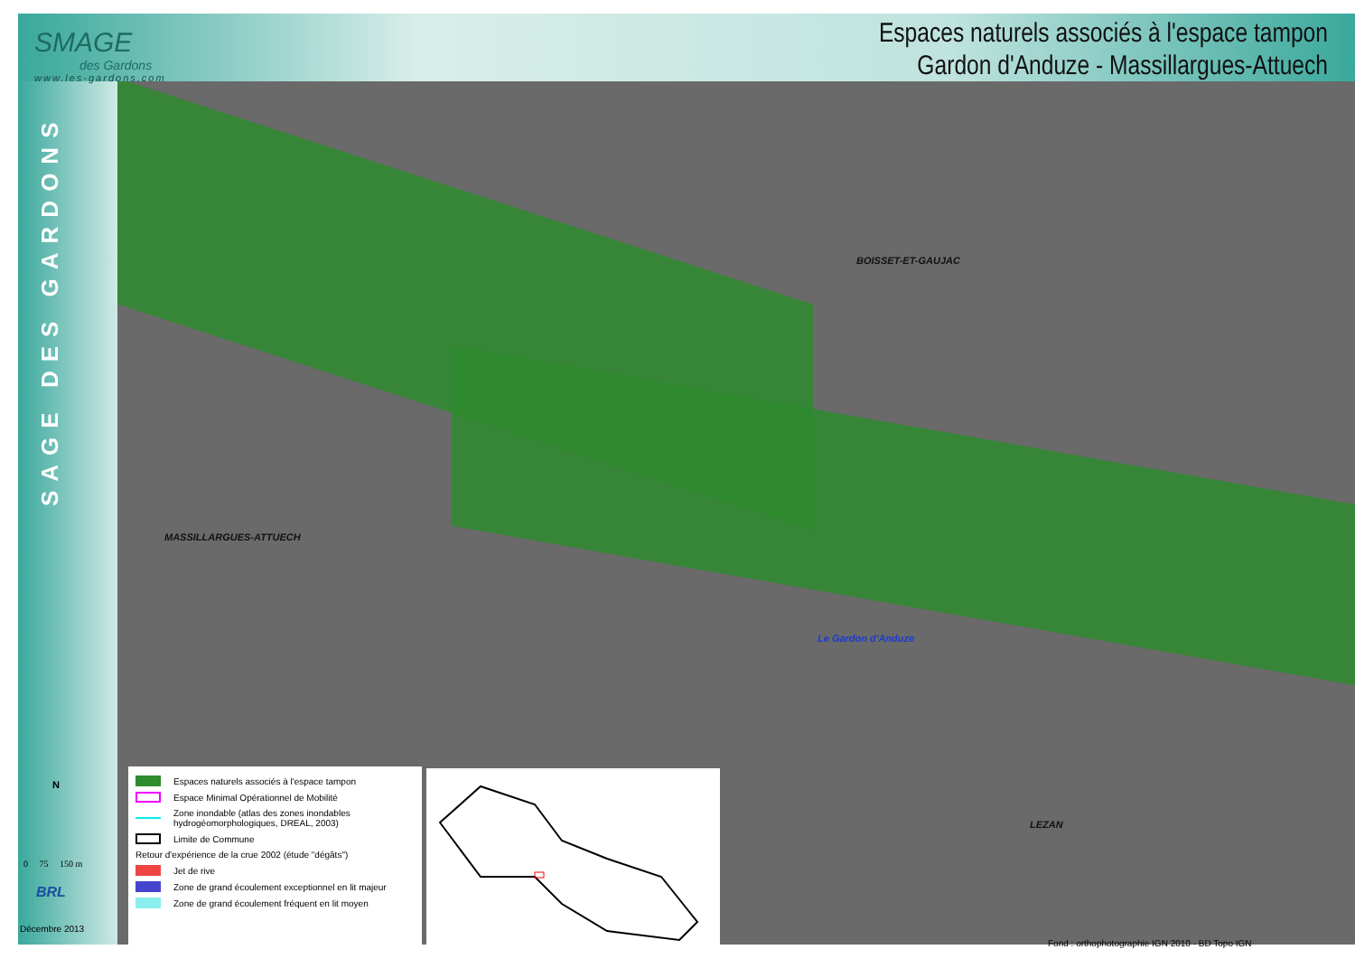SMAGE
des Gardons
www.les-gardons.com
Espaces naturels associés à l'espace tampon
Gardon d'Anduze - Massillargues-Attuech
SAGE DES GARDONS
BOISSET-ET-GAUJAC
MASSILLARGUES-ATTUECH
Le Gardon d'Anduze
LEZAN
N
0 75 150 m
BRL
Espaces naturels associés à l'espace tampon
Espace Minimal Opérationnel de Mobilité
Zone inondable (atlas des zones inondables
hydrogéomorphologiques, DREAL, 2003)
Limite de Commune
Retour d'expérience de la crue 2002 (étude "dégâts")
Jet de rive
Zone de grand écoulement exceptionnel en lit majeur
Zone de grand écoulement fréquent en lit moyen
Décembre 2013
Fond : orthophotographie IGN 2010 - BD Topo IGN